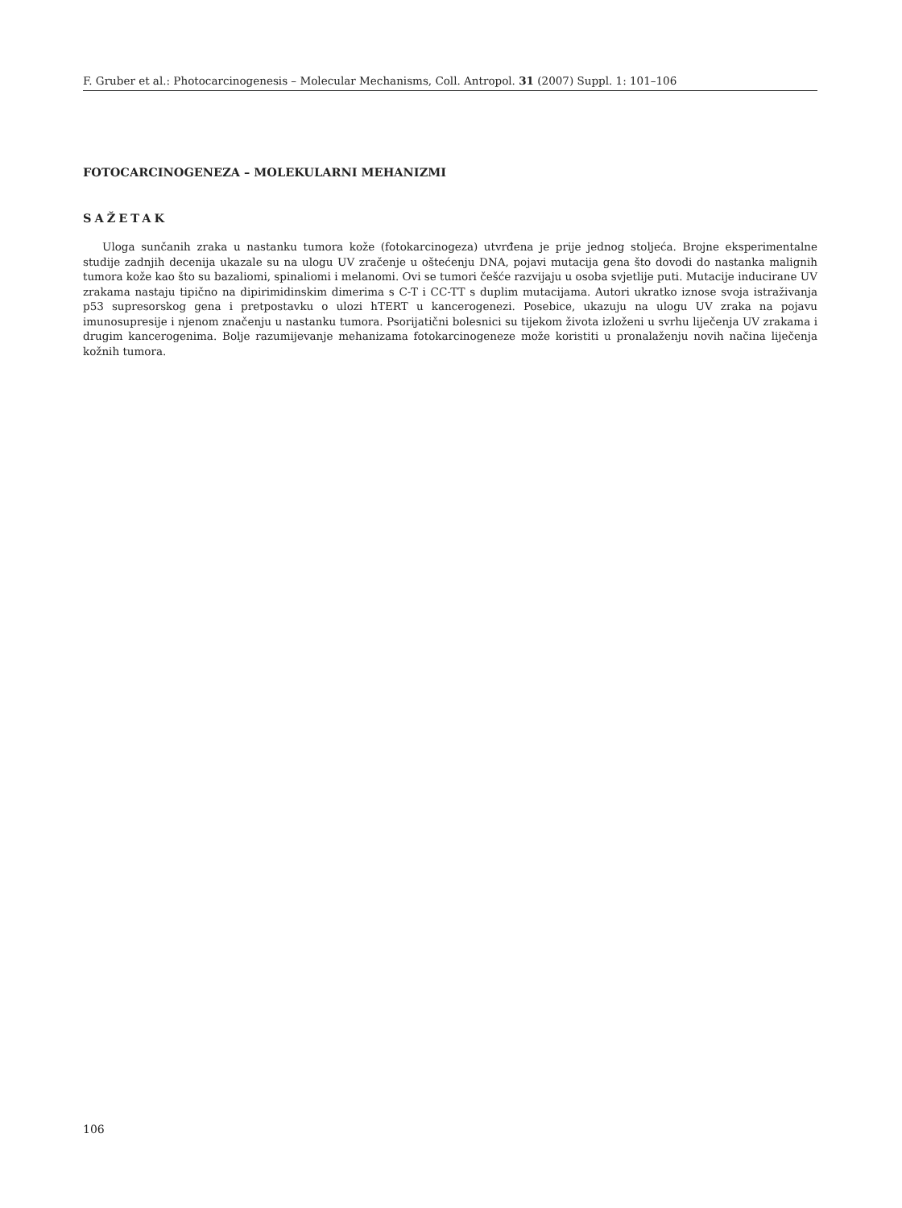F. Gruber et al.: Photocarcinogenesis – Molecular Mechanisms, Coll. Antropol. 31 (2007) Suppl. 1: 101–106
FOTOCARCINOGENEZA – MOLEKULARNI MEHANIZMI
SAŽETAK
Uloga sunčanih zraka u nastanku tumora kože (fotokarcinogeza) utvrđena je prije jednog stoljeća. Brojne eksperimentalne studije zadnjih decenija ukazale su na ulogu UV zračenje u oštećenju DNA, pojavi mutacija gena što dovodi do nastanka malignih tumora kože kao što su bazaliomi, spinaliomi i melanomi. Ovi se tumori češće razvijaju u osoba svjetlije puti. Mutacije inducirane UV zrakama nastaju tipično na dipirimidinskim dimerima s C-T i CC-TT s duplim mutacijama. Autori ukratko iznose svoja istraživanja p53 supresorskog gena i pretpostavku o ulozi hTERT u kancerogenezi. Posebice, ukazuju na ulogu UV zraka na pojavu imunosupresije i njenom značenju u nastanku tumora. Psorijatični bolesnici su tijekom života izloženi u svrhu liječenja UV zrakama i drugim kancerogenima. Bolje razumijevanje mehanizama fotokarcinogeneze može koristiti u pronalaženju novih načina liječenja kožnih tumora.
106